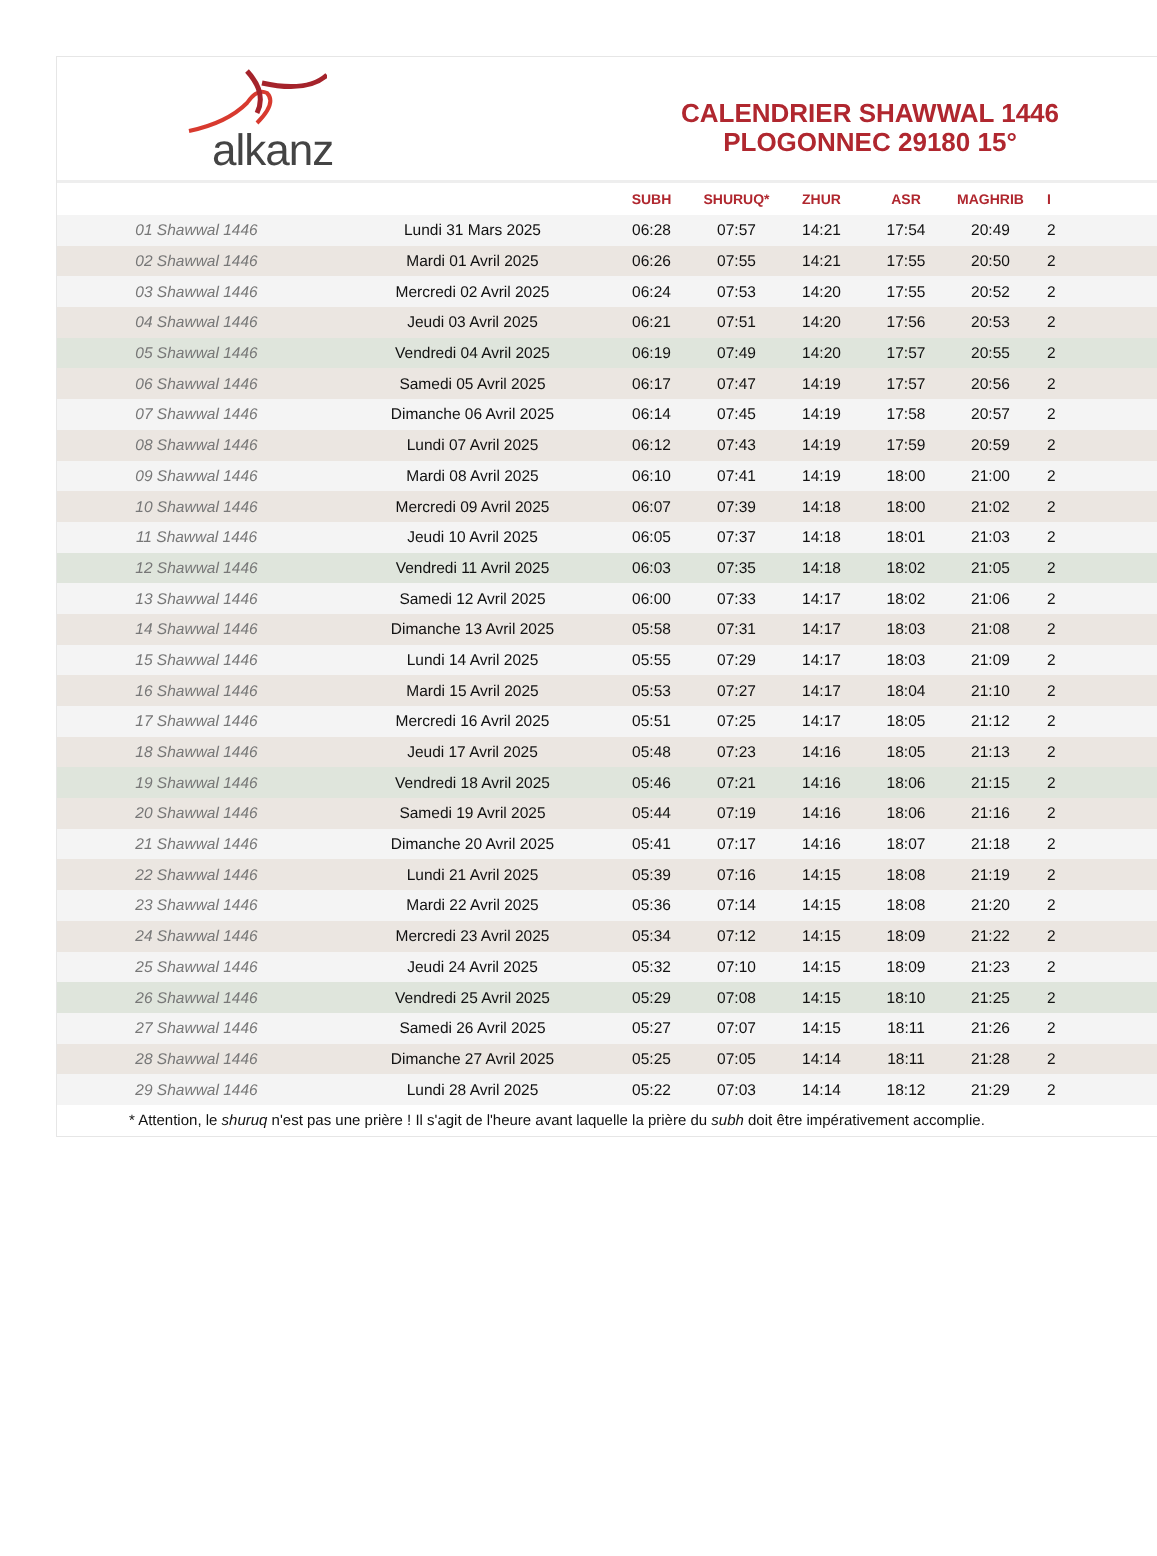alkanz
CALENDRIER SHAWWAL 1446
PLOGONNEC 29180 15°
| | | SUBH | SHURUQ* | ZHUR | ASR | MAGHRIB | I |
| --- | --- | --- | --- | --- | --- | --- | --- |
| 01 Shawwal 1446 | Lundi 31 Mars 2025 | 06:28 | 07:57 | 14:21 | 17:54 | 20:49 | 2 |
| 02 Shawwal 1446 | Mardi 01 Avril 2025 | 06:26 | 07:55 | 14:21 | 17:55 | 20:50 | 2 |
| 03 Shawwal 1446 | Mercredi 02 Avril 2025 | 06:24 | 07:53 | 14:20 | 17:55 | 20:52 | 2 |
| 04 Shawwal 1446 | Jeudi 03 Avril 2025 | 06:21 | 07:51 | 14:20 | 17:56 | 20:53 | 2 |
| 05 Shawwal 1446 | Vendredi 04 Avril 2025 | 06:19 | 07:49 | 14:20 | 17:57 | 20:55 | 2 |
| 06 Shawwal 1446 | Samedi 05 Avril 2025 | 06:17 | 07:47 | 14:19 | 17:57 | 20:56 | 2 |
| 07 Shawwal 1446 | Dimanche 06 Avril 2025 | 06:14 | 07:45 | 14:19 | 17:58 | 20:57 | 2 |
| 08 Shawwal 1446 | Lundi 07 Avril 2025 | 06:12 | 07:43 | 14:19 | 17:59 | 20:59 | 2 |
| 09 Shawwal 1446 | Mardi 08 Avril 2025 | 06:10 | 07:41 | 14:19 | 18:00 | 21:00 | 2 |
| 10 Shawwal 1446 | Mercredi 09 Avril 2025 | 06:07 | 07:39 | 14:18 | 18:00 | 21:02 | 2 |
| 11 Shawwal 1446 | Jeudi 10 Avril 2025 | 06:05 | 07:37 | 14:18 | 18:01 | 21:03 | 2 |
| 12 Shawwal 1446 | Vendredi 11 Avril 2025 | 06:03 | 07:35 | 14:18 | 18:02 | 21:05 | 2 |
| 13 Shawwal 1446 | Samedi 12 Avril 2025 | 06:00 | 07:33 | 14:17 | 18:02 | 21:06 | 2 |
| 14 Shawwal 1446 | Dimanche 13 Avril 2025 | 05:58 | 07:31 | 14:17 | 18:03 | 21:08 | 2 |
| 15 Shawwal 1446 | Lundi 14 Avril 2025 | 05:55 | 07:29 | 14:17 | 18:03 | 21:09 | 2 |
| 16 Shawwal 1446 | Mardi 15 Avril 2025 | 05:53 | 07:27 | 14:17 | 18:04 | 21:10 | 2 |
| 17 Shawwal 1446 | Mercredi 16 Avril 2025 | 05:51 | 07:25 | 14:17 | 18:05 | 21:12 | 2 |
| 18 Shawwal 1446 | Jeudi 17 Avril 2025 | 05:48 | 07:23 | 14:16 | 18:05 | 21:13 | 2 |
| 19 Shawwal 1446 | Vendredi 18 Avril 2025 | 05:46 | 07:21 | 14:16 | 18:06 | 21:15 | 2 |
| 20 Shawwal 1446 | Samedi 19 Avril 2025 | 05:44 | 07:19 | 14:16 | 18:06 | 21:16 | 2 |
| 21 Shawwal 1446 | Dimanche 20 Avril 2025 | 05:41 | 07:17 | 14:16 | 18:07 | 21:18 | 2 |
| 22 Shawwal 1446 | Lundi 21 Avril 2025 | 05:39 | 07:16 | 14:15 | 18:08 | 21:19 | 2 |
| 23 Shawwal 1446 | Mardi 22 Avril 2025 | 05:36 | 07:14 | 14:15 | 18:08 | 21:20 | 2 |
| 24 Shawwal 1446 | Mercredi 23 Avril 2025 | 05:34 | 07:12 | 14:15 | 18:09 | 21:22 | 2 |
| 25 Shawwal 1446 | Jeudi 24 Avril 2025 | 05:32 | 07:10 | 14:15 | 18:09 | 21:23 | 2 |
| 26 Shawwal 1446 | Vendredi 25 Avril 2025 | 05:29 | 07:08 | 14:15 | 18:10 | 21:25 | 2 |
| 27 Shawwal 1446 | Samedi 26 Avril 2025 | 05:27 | 07:07 | 14:15 | 18:11 | 21:26 | 2 |
| 28 Shawwal 1446 | Dimanche 27 Avril 2025 | 05:25 | 07:05 | 14:14 | 18:11 | 21:28 | 2 |
| 29 Shawwal 1446 | Lundi 28 Avril 2025 | 05:22 | 07:03 | 14:14 | 18:12 | 21:29 | 2 |
* Attention, le shuruq n'est pas une prière ! Il s'agit de l'heure avant laquelle la prière du subh doit être impérativement accomplie.